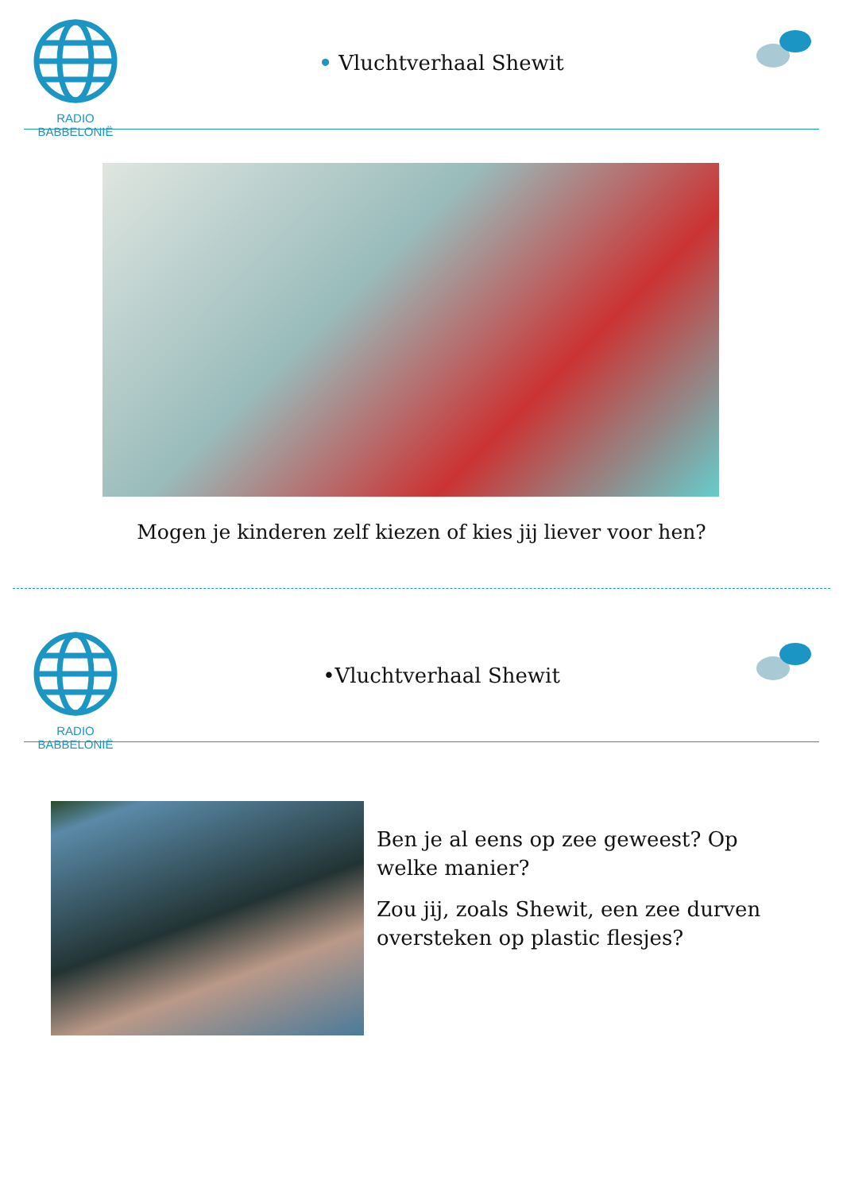RADIO BABBELONIË
• Vluchtverhaal Shewit
Mogen je kinderen zelf kiezen of kies jij liever voor hen?
RADIO BABBELONIË
•Vluchtverhaal Shewit
Ben je al eens op zee geweest? Op welke manier?
Zou jij, zoals Shewit, een zee durven oversteken op plastic flesjes?